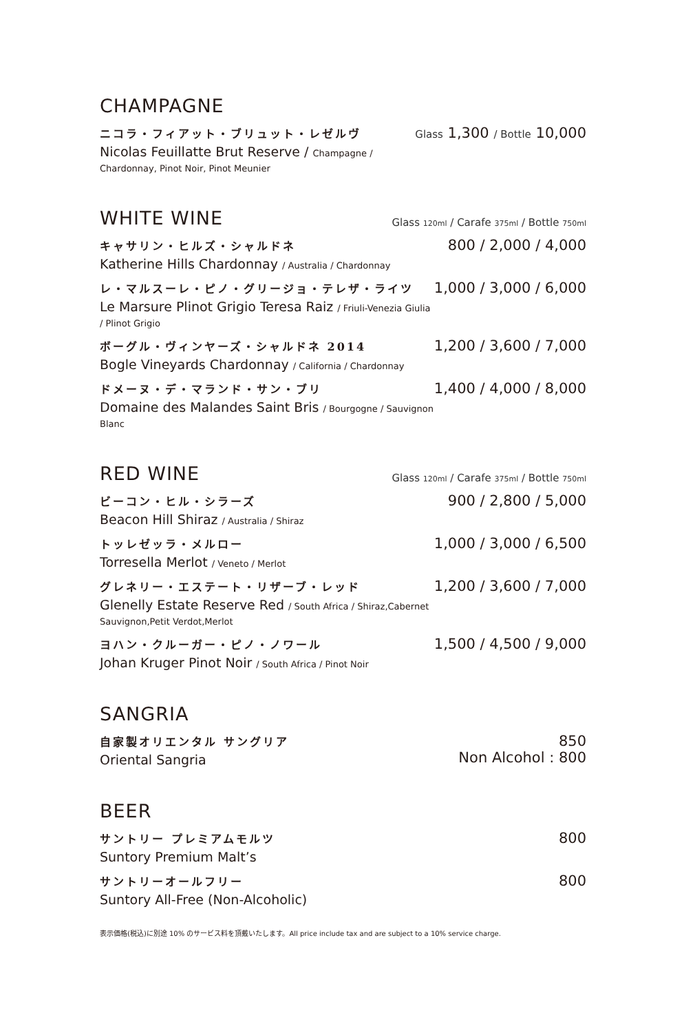CHAMPAGNE
ニコラ・フィアット・ブリュット・レゼルヴ
Nicolas Feuillatte Brut Reserve / Champagne / Chardonnay, Pinot Noir, Pinot Meunier
Glass 1,300 / Bottle 10,000
WHITE WINE
Glass 120ml / Carafe 375ml / Bottle 750ml
キャサリン・ヒルズ・シャルドネ
Katherine Hills Chardonnay / Australia / Chardonnay
800 / 2,000 / 4,000
レ・マルスーレ・ピノ・グリージョ・テレザ・ライツ
Le Marsure Plinot Grigio Teresa Raiz / Friuli-Venezia Giulia / Plinot Grigio
1,000 / 3,000 / 6,000
ボーグル・ヴィンヤーズ・シャルドネ 2014
Bogle Vineyards Chardonnay / California / Chardonnay
1,200 / 3,600 / 7,000
ドメーヌ・デ・マランド・サン・ブリ
Domaine des Malandes Saint Bris / Bourgogne / Sauvignon Blanc
1,400 / 4,000 / 8,000
RED WINE
Glass 120ml / Carafe 375ml / Bottle 750ml
ビーコン・ヒル・シラーズ
Beacon Hill Shiraz / Australia / Shiraz
900 / 2,800 / 5,000
トッレゼッラ・メルロー
Torresella Merlot / Veneto / Merlot
1,000 / 3,000 / 6,500
グレネリー・エステート・リザーブ・レッド
Glenelly Estate Reserve Red / South Africa / Shiraz,Cabernet Sauvignon,Petit Verdot,Merlot
1,200 / 3,600 / 7,000
ヨハン・クルーガー・ピノ・ノワール
Johan Kruger Pinot Noir / South Africa / Pinot Noir
1,500 / 4,500 / 9,000
SANGRIA
自家製オリエンタル サングリア
Oriental Sangria
850
Non Alcohol : 800
BEER
サントリー プレミアムモルツ
Suntory Premium Malt’s
800
サントリーオールフリー
Suntory All-Free (Non-Alcoholic)
800
表示価格(税込)に別途 10% のサービス料を頂戴いたします。All price include tax and are subject to a 10% service charge.